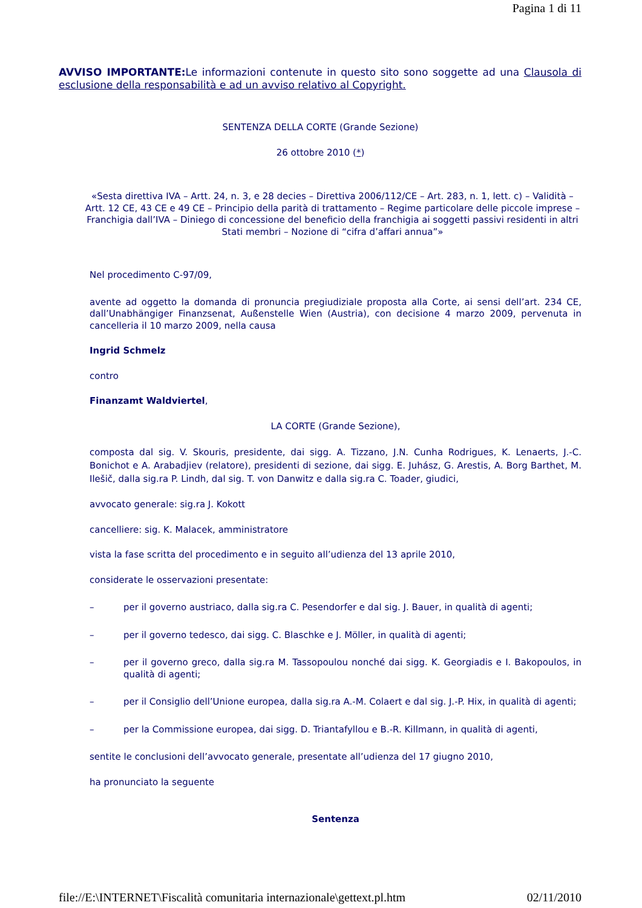Pagina 1 di 11
AVVISO IMPORTANTE: Le informazioni contenute in questo sito sono soggette ad una Clausola di esclusione della responsabilità e ad un avviso relativo al Copyright.
SENTENZA DELLA CORTE (Grande Sezione)
26 ottobre 2010 (*)
«Sesta direttiva IVA – Artt. 24, n. 3, e 28 decies – Direttiva 2006/112/CE – Art. 283, n. 1, lett. c) – Validità – Artt. 12 CE, 43 CE e 49 CE – Principio della parità di trattamento – Regime particolare delle piccole imprese – Franchigia dall’IVA – Diniego di concessione del beneficio della franchigia ai soggetti passivi residenti in altri Stati membri – Nozione di “cifra d’affari annua”»
Nel procedimento C‑97/09,
avente ad oggetto la domanda di pronuncia pregiudiziale proposta alla Corte, ai sensi dell’art. 234 CE, dall’Unabhängiger Finanzsenat, Außenstelle Wien (Austria), con decisione 4 marzo 2009, pervenuta in cancelleria il 10 marzo 2009, nella causa
Ingrid Schmelz
contro
Finanzamt Waldviertel,
LA CORTE (Grande Sezione),
composta dal sig. V. Skouris, presidente, dai sigg. A. Tizzano, J.N. Cunha Rodrigues, K. Lenaerts, J.‑C. Bonichot e A. Arabadjiev (relatore), presidenti di sezione, dai sigg. E. Juhász, G. Arestis, A. Borg Barthet, M. Ilešič, dalla sig.ra P. Lindh, dal sig. T. von Danwitz e dalla sig.ra C. Toader, giudici,
avvocato generale: sig.ra J. Kokott
cancelliere: sig. K. Malacek, amministratore
vista la fase scritta del procedimento e in seguito all’udienza del 13 aprile 2010,
considerate le osservazioni presentate:
– per il governo austriaco, dalla sig.ra C. Pesendorfer e dal sig. J. Bauer, in qualità di agenti;
– per il governo tedesco, dai sigg. C. Blaschke e J. Möller, in qualità di agenti;
– per il governo greco, dalla sig.ra M. Tassopoulou nonché dai sigg. K. Georgiadis e I. Bakopoulos, in qualità di agenti;
– per il Consiglio dell’Unione europea, dalla sig.ra A.‑M. Colaert e dal sig. J.‑P. Hix, in qualità di agenti;
– per la Commissione europea, dai sigg. D. Triantafyllou e B.‑R. Killmann, in qualità di agenti,
sentite le conclusioni dell’avvocato generale, presentate all’udienza del 17 giugno 2010,
ha pronunciato la seguente
Sentenza
file://E:\INTERNET\Fiscalità comunitaria internazionale\gettext.pl.htm 02/11/2010